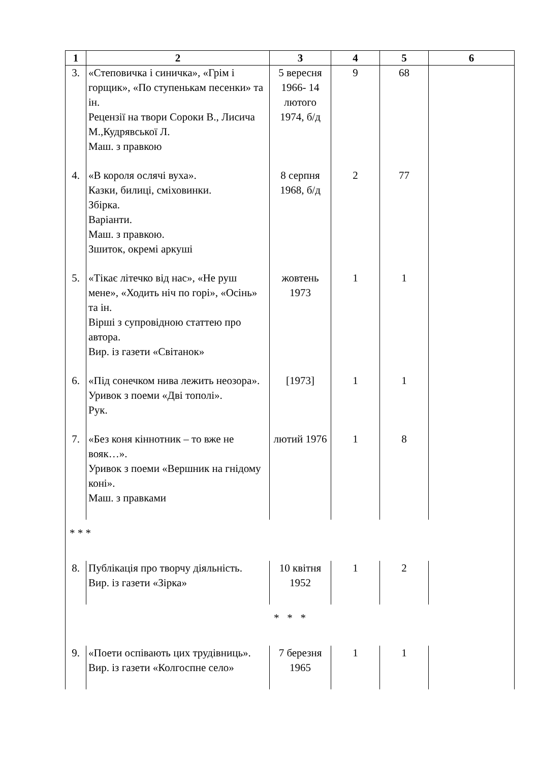| 1 | 2 | 3 | 4 | 5 | 6 |
| --- | --- | --- | --- | --- | --- |
| 3. | «Степовичка і синичка», «Грім і горщик», «По ступенькам песенки» та ін. Рецензії на твори Сороки В., Лисича М.,Кудрявської Л. Маш. з правкою | 5 вересня 1966- 14 лютого 1974, б/д | 9 | 68 | |
| 4. | «В короля ослячі вуха». Казки, билиці, сміховинки. Збірка. Варіанти. Маш. з правкою. Зшиток, окремі аркуші | 8 серпня 1968, б/д | 2 | 77 | |
| 5. | «Тікає літечко від нас», «Не руш мене», «Ходить ніч по горі», «Осінь» та ін. Вірші з супровідною статтею про автора. Вир. із газети «Світанок» | жовтень 1973 | 1 | 1 | |
| 6. | «Під сонечком нива лежить неозора». Уривок з поеми «Дві тополі». Рук. | [1973] | 1 | 1 | |
| 7. | «Без коня кіннотник – то вже не вояк…». Уривок з поеми «Вершник на гнідому коні». Маш. з правками | лютий 1976 | 1 | 8 | |
| * * * | | | | | |
| 8. | Публікація про творчу діяльність. Вир. із газети «Зірка» | 10 квітня 1952 | 1 | 2 | |
| * * * | | | | | |
| 9. | «Поети оспівають цих трудівниць». Вир. із газети «Колгоспне село» | 7 березня 1965 | 1 | 1 | |